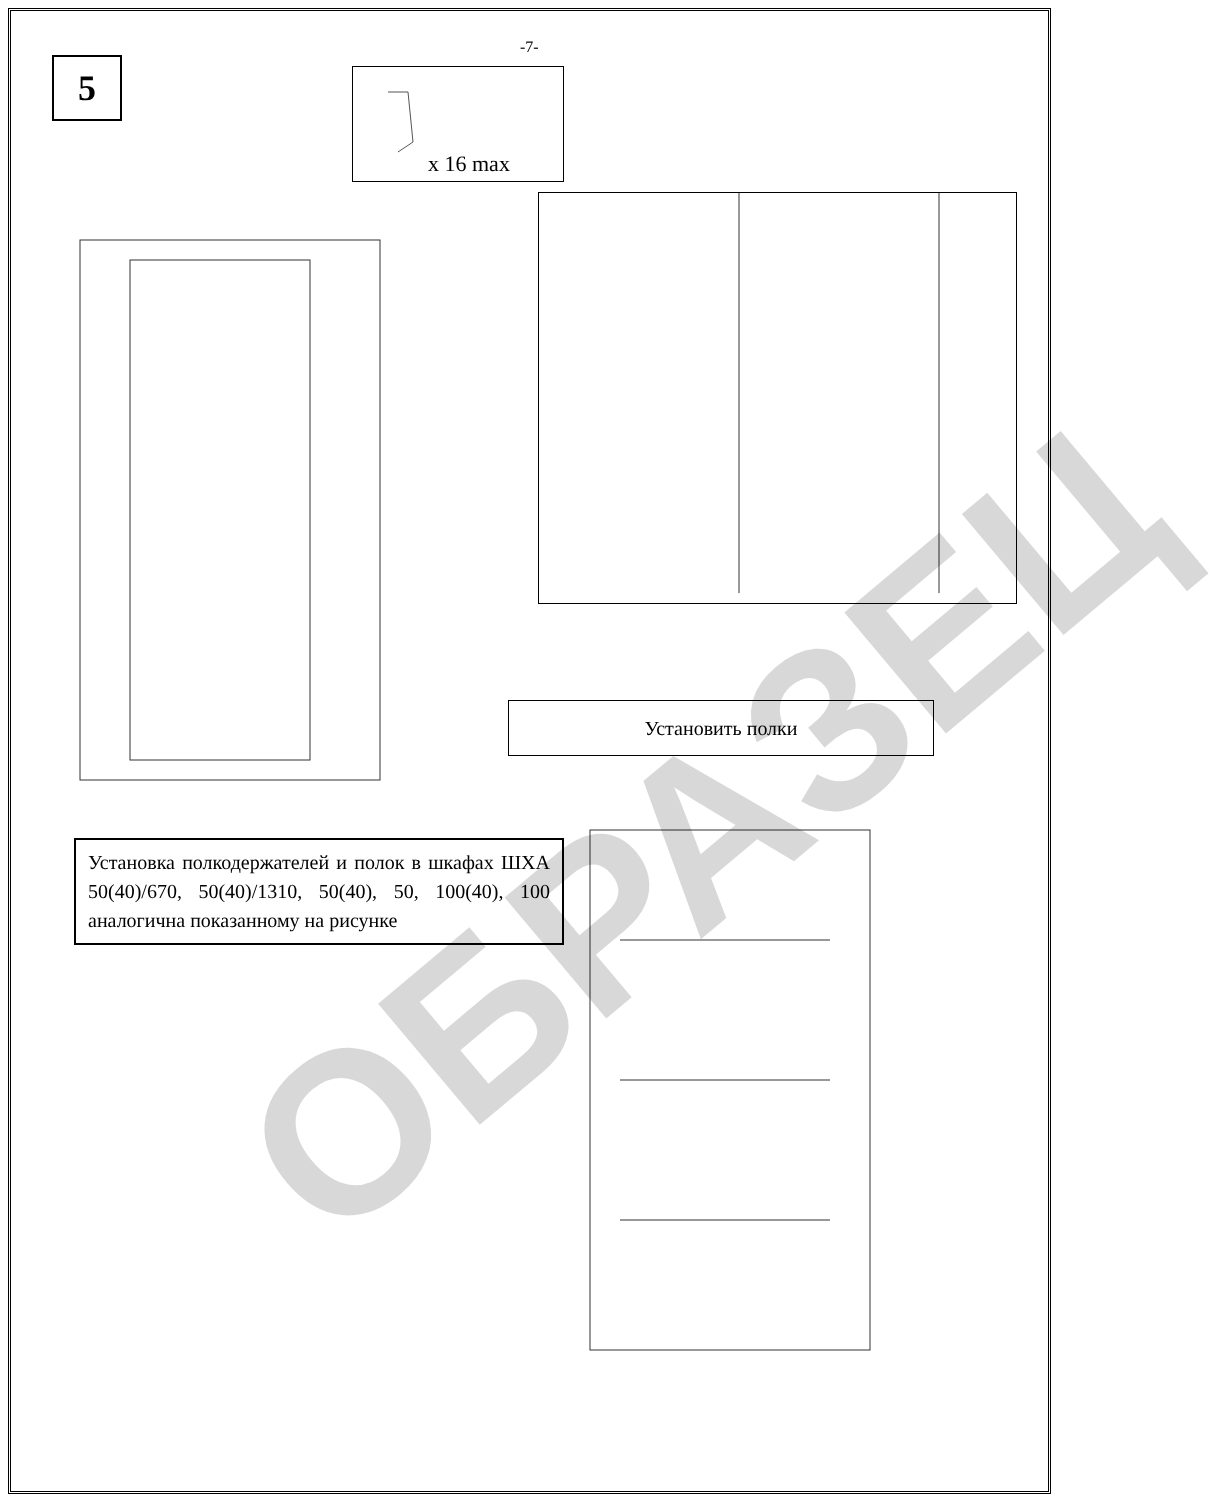5
-7-
x 16 max
Установить полки
Установка полкодержателей и полок в шкафах ШХА 50(40)/670, 50(40)/1310, 50(40), 50, 100(40), 100 аналогична показанному на рисунке
ОБРАЗЕЦ